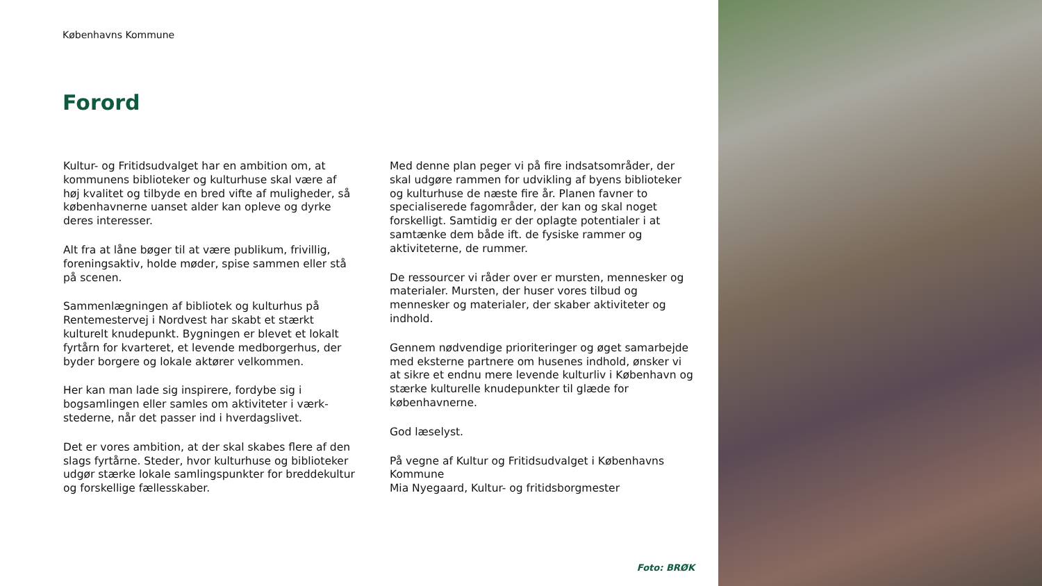Københavns Kommune
Forord
Kultur- og Fritidsudvalget har en ambition om, at kommunens biblioteker og kulturhuse skal være af høj kvalitet og tilbyde en bred vifte af muligheder, så københavnerne uanset alder kan opleve og dyrke deres interesser.
Alt fra at låne bøger til at være publikum, frivillig, foreningsaktiv, holde møder, spise sammen eller stå på scenen.
Sammenlægningen af bibliotek og kulturhus på Rentemestervej i Nordvest har skabt et stærkt kulturelt knudepunkt. Bygningen er blevet et lokalt fyrtårn for kvarteret, et levende medborgerhus, der byder borgere og lokale aktører velkommen.
Her kan man lade sig inspirere, fordybe sig i bogsamlingen eller samles om aktiviteter i værk-stederne, når det passer ind i hverdagslivet.
Det er vores ambition, at der skal skabes flere af den slags fyrtårne. Steder, hvor kulturhuse og biblioteker udgør stærke lokale samlingspunkter for breddekultur og forskellige fællesskaber.
Med denne plan peger vi på fire indsatsområder, der skal udgøre rammen for udvikling af byens biblioteker og kulturhuse de næste fire år. Planen favner to specialiserede fagområder, der kan og skal noget forskelligt. Samtidig er der oplagte potentialer i at samtænke dem både ift. de fysiske rammer og aktiviteterne, de rummer.
De ressourcer vi råder over er mursten, mennesker og materialer. Mursten, der huser vores tilbud og mennesker og materialer, der skaber aktiviteter og indhold.
Gennem nødvendige prioriteringer og øget samarbejde med eksterne partnere om husenes indhold, ønsker vi at sikre et endnu mere levende kulturliv i København og stærke kulturelle knudepunkter til glæde for københavnerne.
God læselyst.
På vegne af Kultur og Fritidsudvalget i Københavns Kommune
Mia Nyegaard, Kultur- og fritidsborgmester
Foto: BRØK